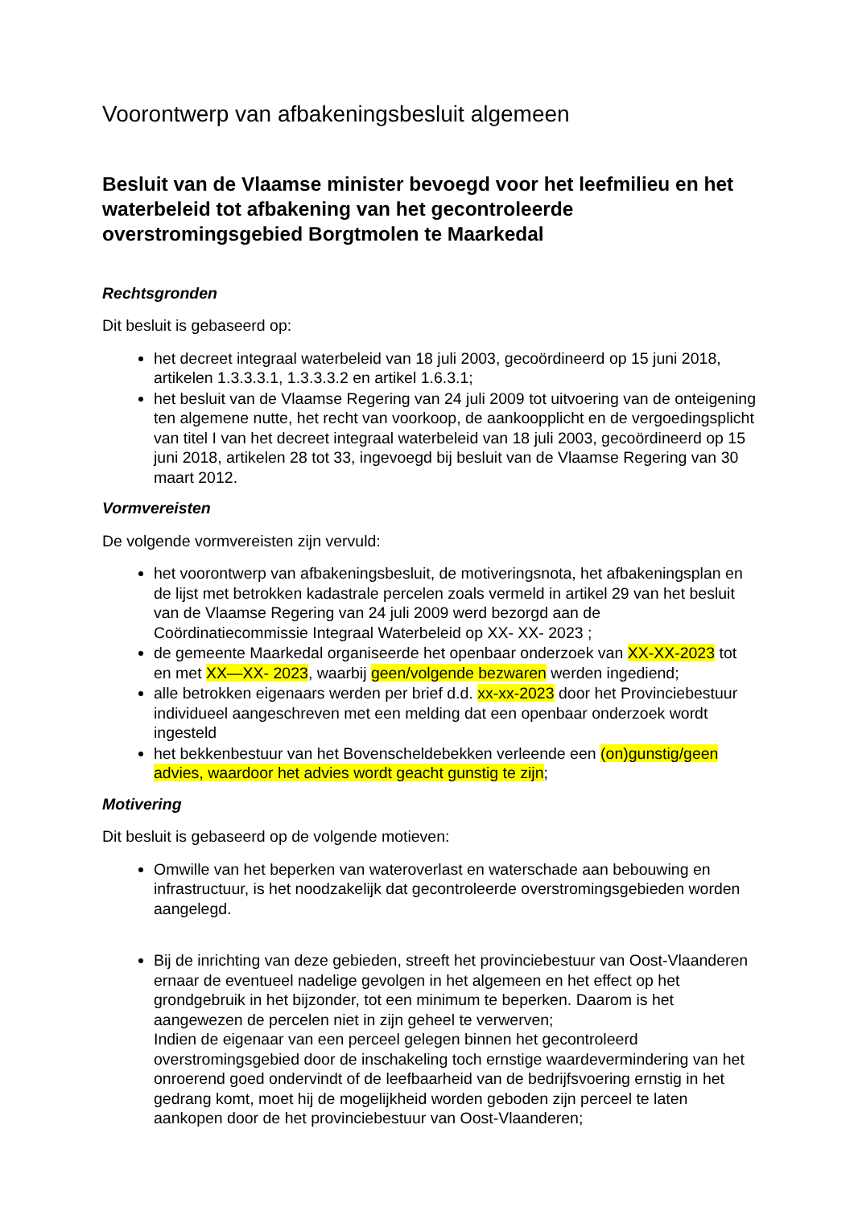Voorontwerp van afbakeningsbesluit algemeen
Besluit van de Vlaamse minister bevoegd voor het leefmilieu en het waterbeleid tot afbakening van het gecontroleerde overstromingsgebied Borgtmolen te Maarkedal
Rechtsgronden
Dit besluit is gebaseerd op:
het decreet integraal waterbeleid van 18 juli 2003, gecoördineerd op 15 juni 2018, artikelen 1.3.3.3.1, 1.3.3.3.2 en artikel 1.6.3.1;
het besluit van de Vlaamse Regering van 24 juli 2009 tot uitvoering van de onteigening ten algemene nutte, het recht van voorkoop, de aankoopplicht en de vergoedingsplicht van titel I van het decreet integraal waterbeleid van 18 juli 2003, gecoördineerd op 15 juni 2018, artikelen 28 tot 33, ingevoegd bij besluit van de Vlaamse Regering van 30 maart 2012.
Vormvereisten
De volgende vormvereisten zijn vervuld:
het voorontwerp van afbakeningsbesluit, de motiveringsnota, het afbakeningsplan en de lijst met betrokken kadastrale percelen zoals vermeld in artikel 29 van het besluit van de Vlaamse Regering van 24 juli 2009 werd bezorgd aan de Coördinatiecommissie Integraal Waterbeleid op XX- XX- 2023 ;
de gemeente Maarkedal organiseerde het openbaar onderzoek van XX-XX-2023 tot en met XX—XX- 2023, waarbij geen/volgende bezwaren werden ingediend;
alle betrokken eigenaars werden per brief d.d. xx-xx-2023 door het Provinciebestuur individueel aangeschreven met een melding dat een openbaar onderzoek wordt ingesteld
het bekkenbestuur van het Bovenscheldebekken verleende een (on)gunstig/geen advies, waardoor het advies wordt geacht gunstig te zijn;
Motivering
Dit besluit is gebaseerd op de volgende motieven:
Omwille van het beperken van wateroverlast en waterschade aan bebouwing en infrastructuur, is het noodzakelijk dat gecontroleerde overstromingsgebieden worden aangelegd.
Bij de inrichting van deze gebieden, streeft het provinciebestuur van Oost-Vlaanderen ernaar de eventueel nadelige gevolgen in het algemeen en het effect op het grondgebruik in het bijzonder, tot een minimum te beperken. Daarom is het aangewezen de percelen niet in zijn geheel te verwerven;
Indien de eigenaar van een perceel gelegen binnen het gecontroleerd overstromingsgebied door de inschakeling toch ernstige waardevermindering van het onroerend goed ondervindt of de leefbaarheid van de bedrijfsvoering ernstig in het gedrang komt, moet hij de mogelijkheid worden geboden zijn perceel te laten aankopen door de het provinciebestuur van Oost-Vlaanderen;